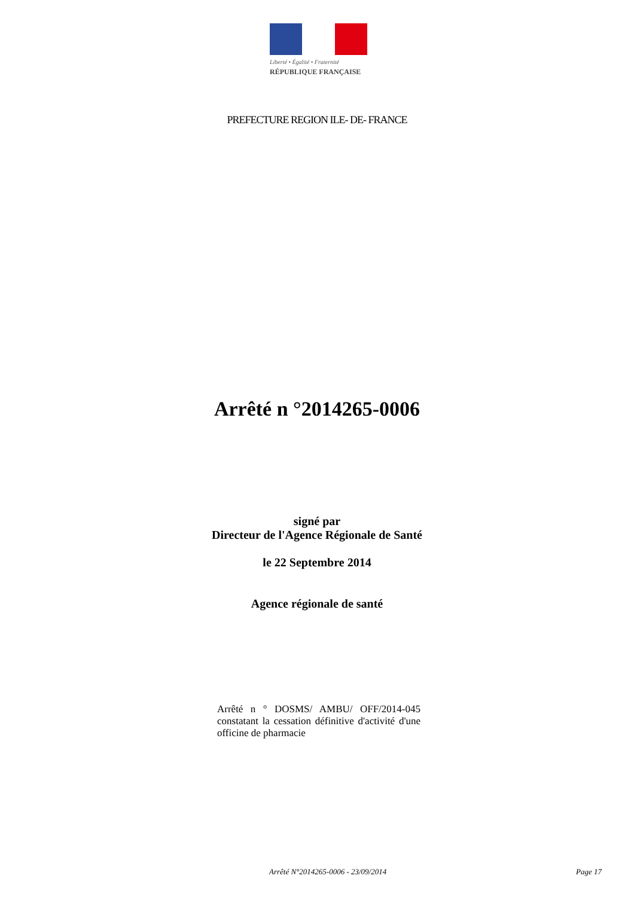Liberté • Égalité • Fraternité
RÉPUBLIQUE FRANÇAISE
PREFECTURE REGION ILE- DE- FRANCE
Arrêté n °2014265-0006
signé par
Directeur de l'Agence Régionale de Santé
le 22 Septembre 2014
Agence régionale de santé
Arrêté n ° DOSMS/ AMBU/ OFF/2014-045 constatant la cessation définitive d'activité d'une officine de pharmacie
Arrêté N°2014265-0006 - 23/09/2014 Page 17